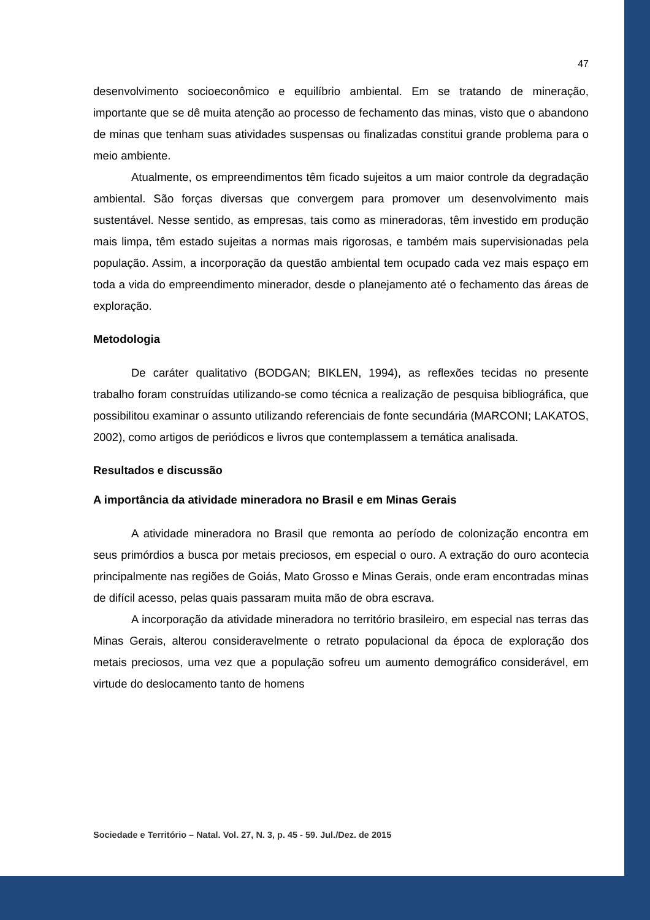47
desenvolvimento socioeconômico e equilíbrio ambiental. Em se tratando de mineração, importante que se dê muita atenção ao processo de fechamento das minas, visto que o abandono de minas que tenham suas atividades suspensas ou finalizadas constitui grande problema para o meio ambiente.
Atualmente, os empreendimentos têm ficado sujeitos a um maior controle da degradação ambiental. São forças diversas que convergem para promover um desenvolvimento mais sustentável. Nesse sentido, as empresas, tais como as mineradoras, têm investido em produção mais limpa, têm estado sujeitas a normas mais rigorosas, e também mais supervisionadas pela população. Assim, a incorporação da questão ambiental tem ocupado cada vez mais espaço em toda a vida do empreendimento minerador, desde o planejamento até o fechamento das áreas de exploração.
Metodologia
De caráter qualitativo (BODGAN; BIKLEN, 1994), as reflexões tecidas no presente trabalho foram construídas utilizando-se como técnica a realização de pesquisa bibliográfica, que possibilitou examinar o assunto utilizando referenciais de fonte secundária (MARCONI; LAKATOS, 2002), como artigos de periódicos e livros que contemplassem a temática analisada.
Resultados e discussão
A importância da atividade mineradora no Brasil e em Minas Gerais
A atividade mineradora no Brasil que remonta ao período de colonização encontra em seus primórdios a busca por metais preciosos, em especial o ouro. A extração do ouro acontecia principalmente nas regiões de Goiás, Mato Grosso e Minas Gerais, onde eram encontradas minas de difícil acesso, pelas quais passaram muita mão de obra escrava.
A incorporação da atividade mineradora no território brasileiro, em especial nas terras das Minas Gerais, alterou consideravelmente o retrato populacional da época de exploração dos metais preciosos, uma vez que a população sofreu um aumento demográfico considerável, em virtude do deslocamento tanto de homens
Sociedade e Território – Natal. Vol. 27, N. 3, p. 45 - 59. Jul./Dez. de 2015